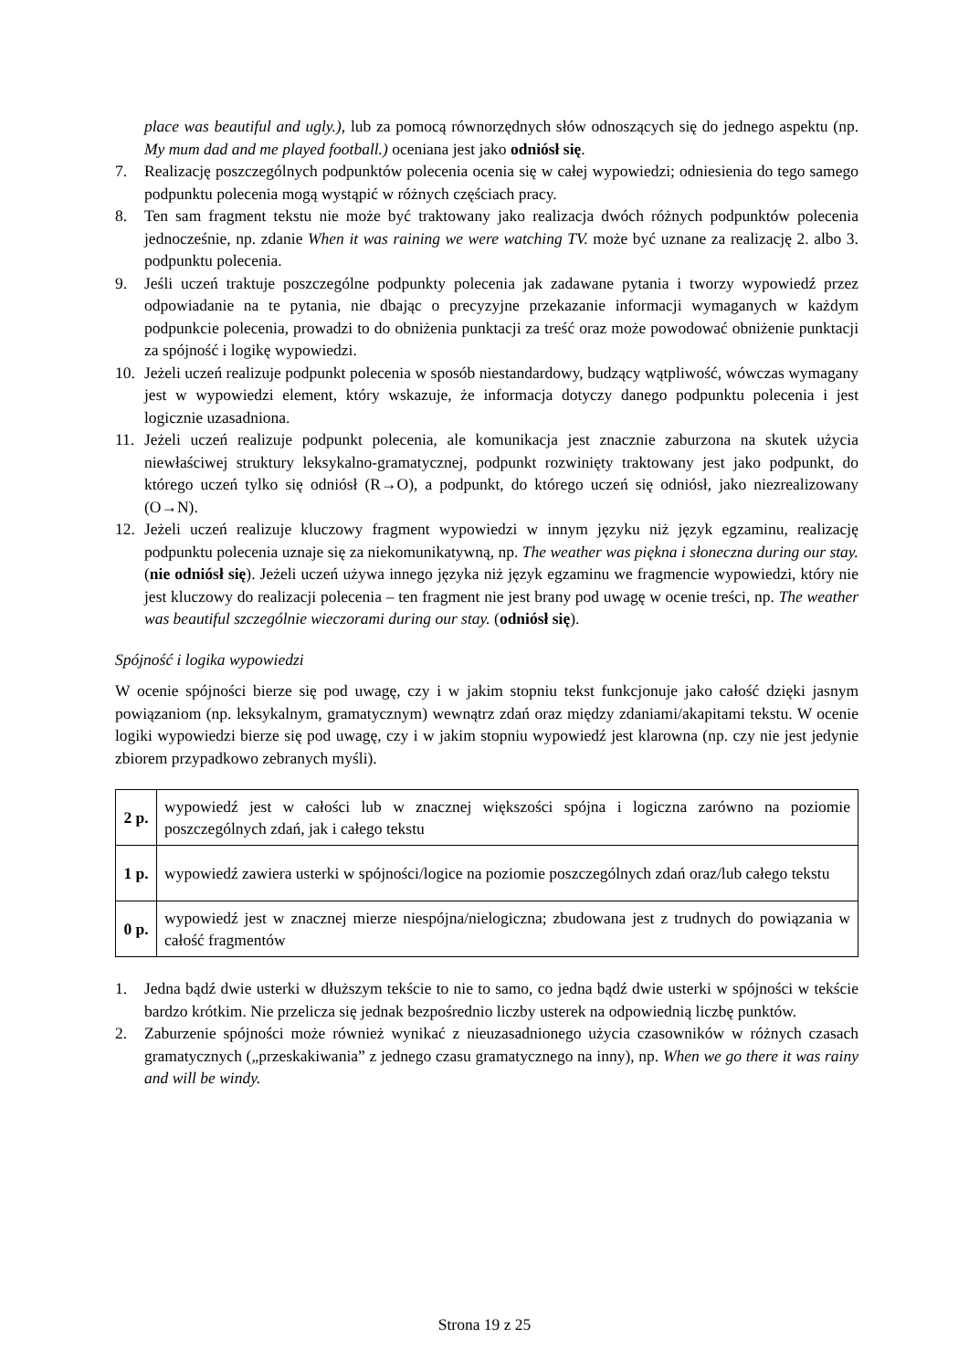place was beautiful and ugly.), lub za pomocą równorzędnych słów odnoszących się do jednego aspektu (np. My mum dad and me played football.) oceniana jest jako odniósł się.
7. Realizację poszczególnych podpunktów polecenia ocenia się w całej wypowiedzi; odniesienia do tego samego podpunktu polecenia mogą wystąpić w różnych częściach pracy.
8. Ten sam fragment tekstu nie może być traktowany jako realizacja dwóch różnych podpunktów polecenia jednocześnie, np. zdanie When it was raining we were watching TV. może być uznane za realizację 2. albo 3. podpunktu polecenia.
9. Jeśli uczeń traktuje poszczególne podpunkty polecenia jak zadawane pytania i tworzy wypowiedź przez odpowiadanie na te pytania, nie dbając o precyzyjne przekazanie informacji wymaganych w każdym podpunkcie polecenia, prowadzi to do obniżenia punktacji za treść oraz może powodować obniżenie punktacji za spójność i logikę wypowiedzi.
10. Jeżeli uczeń realizuje podpunkt polecenia w sposób niestandardowy, budzący wątpliwość, wówczas wymagany jest w wypowiedzi element, który wskazuje, że informacja dotyczy danego podpunktu polecenia i jest logicznie uzasadniona.
11. Jeżeli uczeń realizuje podpunkt polecenia, ale komunikacja jest znacznie zaburzona na skutek użycia niewłaściwej struktury leksykalno-gramatycznej, podpunkt rozwinięty traktowany jest jako podpunkt, do którego uczeń tylko się odniósł (R→O), a podpunkt, do którego uczeń się odniósł, jako niezrealizowany (O→N).
12. Jeżeli uczeń realizuje kluczowy fragment wypowiedzi w innym języku niż język egzaminu, realizację podpunktu polecenia uznaje się za niekomunikatywną, np. The weather was piękna i słoneczna during our stay. (nie odniósł się). Jeżeli uczeń używa innego języka niż język egzaminu we fragmencie wypowiedzi, który nie jest kluczowy do realizacji polecenia – ten fragment nie jest brany pod uwagę w ocenie treści, np. The weather was beautiful szczególnie wieczorami during our stay. (odniósł się).
Spójność i logika wypowiedzi
W ocenie spójności bierze się pod uwagę, czy i w jakim stopniu tekst funkcjonuje jako całość dzięki jasnym powiązaniom (np. leksykalnym, gramatycznym) wewnątrz zdań oraz między zdaniami/akapitami tekstu. W ocenie logiki wypowiedzi bierze się pod uwagę, czy i w jakim stopniu wypowiedź jest klarowna (np. czy nie jest jedynie zbiorem przypadkowo zebranych myśli).
| 2 p. | wypowiedź jest w całości lub w znacznej większości spójna i logiczna zarówno na poziomie poszczególnych zdań, jak i całego tekstu |
| 1 p. | wypowiedź zawiera usterki w spójności/logice na poziomie poszczególnych zdań oraz/lub całego tekstu |
| 0 p. | wypowiedź jest w znacznej mierze niespójna/nielogiczna; zbudowana jest z trudnych do powiązania w całość fragmentów |
1. Jedna bądź dwie usterki w dłuższym tekście to nie to samo, co jedna bądź dwie usterki w spójności w tekście bardzo krótkim. Nie przelicza się jednak bezpośrednio liczby usterek na odpowiednią liczbę punktów.
2. Zaburzenie spójności może również wynikać z nieuzasadnionego użycia czasowników w różnych czasach gramatycznych („przeskakiwania” z jednego czasu gramatycznego na inny), np. When we go there it was rainy and will be windy.
Strona 19 z 25